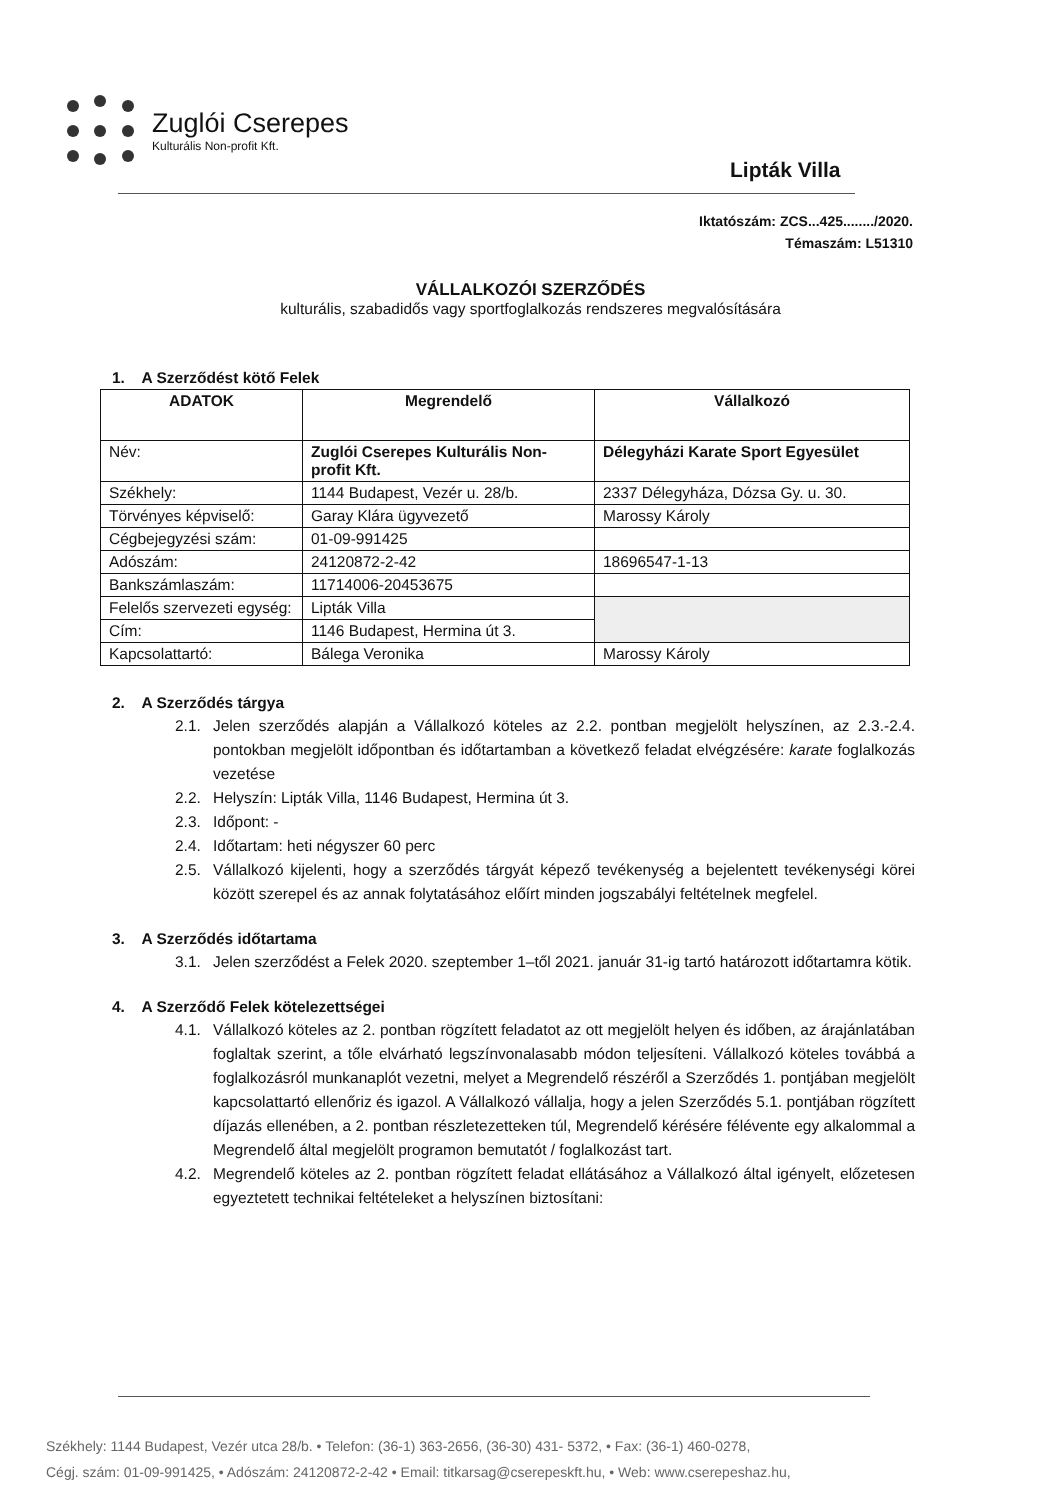Zuglói Cserepes
Kulturális Non-profit Kft.
Lipták Villa
Iktatószám: ZCS...425......../2020.
Témaszám: L51310
VÁLLALKOZÓI SZERZŐDÉS
kulturális, szabadidős vagy sportfoglalkozás rendszeres megvalósítására
1. A Szerződést kötő Felek
| ADATOK | Megrendelő | Vállalkozó |
| --- | --- | --- |
| Név: | Zuglói Cserepes Kulturális Non-profit Kft. | Délegyházi Karate Sport Egyesület |
| Székhely: | 1144 Budapest, Vezér u. 28/b. | 2337 Délegyháza, Dózsa Gy. u. 30. |
| Törvényes képviselő: | Garay Klára ügyvezető | Marossy Károly |
| Cégbejegyzési szám: | 01-09-991425 | |
| Adószám: | 24120872-2-42 | 18696547-1-13 |
| Bankszámlaszám: | 11714006-20453675 | |
| Felelős szervezeti egység: | Lipták Villa | |
| Cím: | 1146 Budapest, Hermina út 3. | |
| Kapcsolattartó: | Bálega Veronika | Marossy Károly |
2. A Szerződés tárgya
2.1. Jelen szerződés alapján a Vállalkozó köteles az 2.2. pontban megjelölt helyszínen, az 2.3.-2.4. pontokban megjelölt időpontban és időtartamban a következő feladat elvégzésére: karate foglalkozás vezetése
2.2. Helyszín: Lipták Villa, 1146 Budapest, Hermina út 3.
2.3. Időpont: -
2.4. Időtartam: heti négyszer 60 perc
2.5. Vállalkozó kijelenti, hogy a szerződés tárgyát képező tevékenység a bejelentett tevékenységi körei között szerepel és az annak folytatásához előírt minden jogszabályi feltételnek megfelel.
3. A Szerződés időtartama
3.1. Jelen szerződést a Felek 2020. szeptember 1–től 2021. január 31-ig tartó határozott időtartamra kötik.
4. A Szerződő Felek kötelezettségei
4.1. Vállalkozó köteles az 2. pontban rögzített feladatot az ott megjelölt helyen és időben, az árajánlatában foglaltak szerint, a tőle elvárható legszínvonalasabb módon teljesíteni. Vállalkozó köteles továbbá a foglalkozásról munkanaplót vezetni, melyet a Megrendelő részéről a Szerződés 1. pontjában megjelölt kapcsolattartó ellenőriz és igazol. A Vállalkozó vállalja, hogy a jelen Szerződés 5.1. pontjában rögzített díjazás ellenében, a 2. pontban részletezetteken túl, Megrendelő kérésére félévente egy alkalommal a Megrendelő által megjelölt programon bemutatót / foglalkozást tart.
4.2. Megrendelő köteles az 2. pontban rögzített feladat ellátásához a Vállalkozó által igényelt, előzetesen egyeztetett technikai feltételeket a helyszínen biztosítani:
Székhely: 1144 Budapest, Vezér utca 28/b. • Telefon: (36-1) 363-2656, (36-30) 431- 5372, • Fax: (36-1) 460-0278,
Cégj. szám: 01-09-991425, • Adószám: 24120872-2-42 • Email: titkarsag@cserepeskft.hu, • Web: www.cserepeshaz.hu,